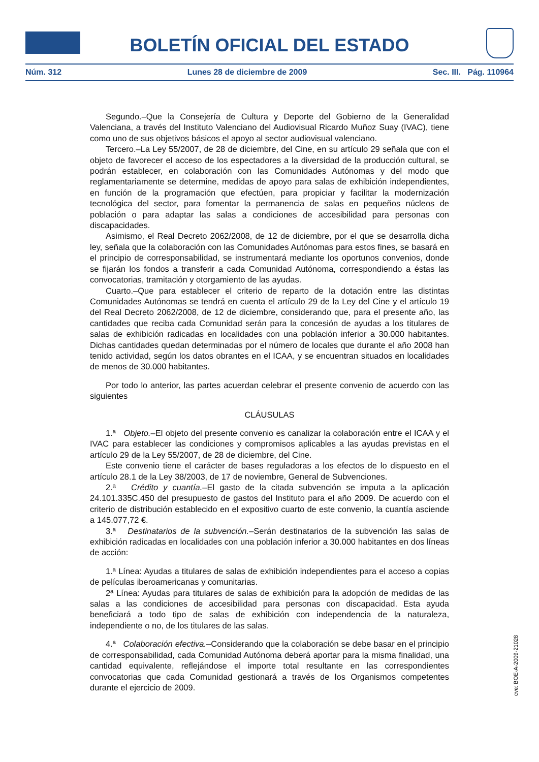BOLETÍN OFICIAL DEL ESTADO
Núm. 312 Lunes 28 de diciembre de 2009 Sec. III. Pág. 110964
Segundo.–Que la Consejería de Cultura y Deporte del Gobierno de la Generalidad Valenciana, a través del Instituto Valenciano del Audiovisual Ricardo Muñoz Suay (IVAC), tiene como uno de sus objetivos básicos el apoyo al sector audiovisual valenciano.
Tercero.–La Ley 55/2007, de 28 de diciembre, del Cine, en su artículo 29 señala que con el objeto de favorecer el acceso de los espectadores a la diversidad de la producción cultural, se podrán establecer, en colaboración con las Comunidades Autónomas y del modo que reglamentariamente se determine, medidas de apoyo para salas de exhibición independientes, en función de la programación que efectúen, para propiciar y facilitar la modernización tecnológica del sector, para fomentar la permanencia de salas en pequeños núcleos de población o para adaptar las salas a condiciones de accesibilidad para personas con discapacidades.
Asimismo, el Real Decreto 2062/2008, de 12 de diciembre, por el que se desarrolla dicha ley, señala que la colaboración con las Comunidades Autónomas para estos fines, se basará en el principio de corresponsabilidad, se instrumentará mediante los oportunos convenios, donde se fijarán los fondos a transferir a cada Comunidad Autónoma, correspondiendo a éstas las convocatorias, tramitación y otorgamiento de las ayudas.
Cuarto.–Que para establecer el criterio de reparto de la dotación entre las distintas Comunidades Autónomas se tendrá en cuenta el artículo 29 de la Ley del Cine y el artículo 19 del Real Decreto 2062/2008, de 12 de diciembre, considerando que, para el presente año, las cantidades que reciba cada Comunidad serán para la concesión de ayudas a los titulares de salas de exhibición radicadas en localidades con una población inferior a 30.000 habitantes. Dichas cantidades quedan determinadas por el número de locales que durante el año 2008 han tenido actividad, según los datos obrantes en el ICAA, y se encuentran situados en localidades de menos de 30.000 habitantes.
Por todo lo anterior, las partes acuerdan celebrar el presente convenio de acuerdo con las siguientes
CLÁUSULAS
1.ª Objeto.–El objeto del presente convenio es canalizar la colaboración entre el ICAA y el IVAC para establecer las condiciones y compromisos aplicables a las ayudas previstas en el artículo 29 de la Ley 55/2007, de 28 de diciembre, del Cine.
Este convenio tiene el carácter de bases reguladoras a los efectos de lo dispuesto en el artículo 28.1 de la Ley 38/2003, de 17 de noviembre, General de Subvenciones.
2.ª Crédito y cuantía.–El gasto de la citada subvención se imputa a la aplicación 24.101.335C.450 del presupuesto de gastos del Instituto para el año 2009. De acuerdo con el criterio de distribución establecido en el expositivo cuarto de este convenio, la cuantía asciende a 145.077,72 €.
3.ª Destinatarios de la subvención.–Serán destinatarios de la subvención las salas de exhibición radicadas en localidades con una población inferior a 30.000 habitantes en dos líneas de acción:
1.ª Línea: Ayudas a titulares de salas de exhibición independientes para el acceso a copias de películas iberoamericanas y comunitarias.
2ª Línea: Ayudas para titulares de salas de exhibición para la adopción de medidas de las salas a las condiciones de accesibilidad para personas con discapacidad. Esta ayuda beneficiará a todo tipo de salas de exhibición con independencia de la naturaleza, independiente o no, de los titulares de las salas.
4.ª Colaboración efectiva.–Considerando que la colaboración se debe basar en el principio de corresponsabilidad, cada Comunidad Autónoma deberá aportar para la misma finalidad, una cantidad equivalente, reflejándose el importe total resultante en las correspondientes convocatorias que cada Comunidad gestionará a través de los Organismos competentes durante el ejercicio de 2009.
cve: BOE-A-2009-21028